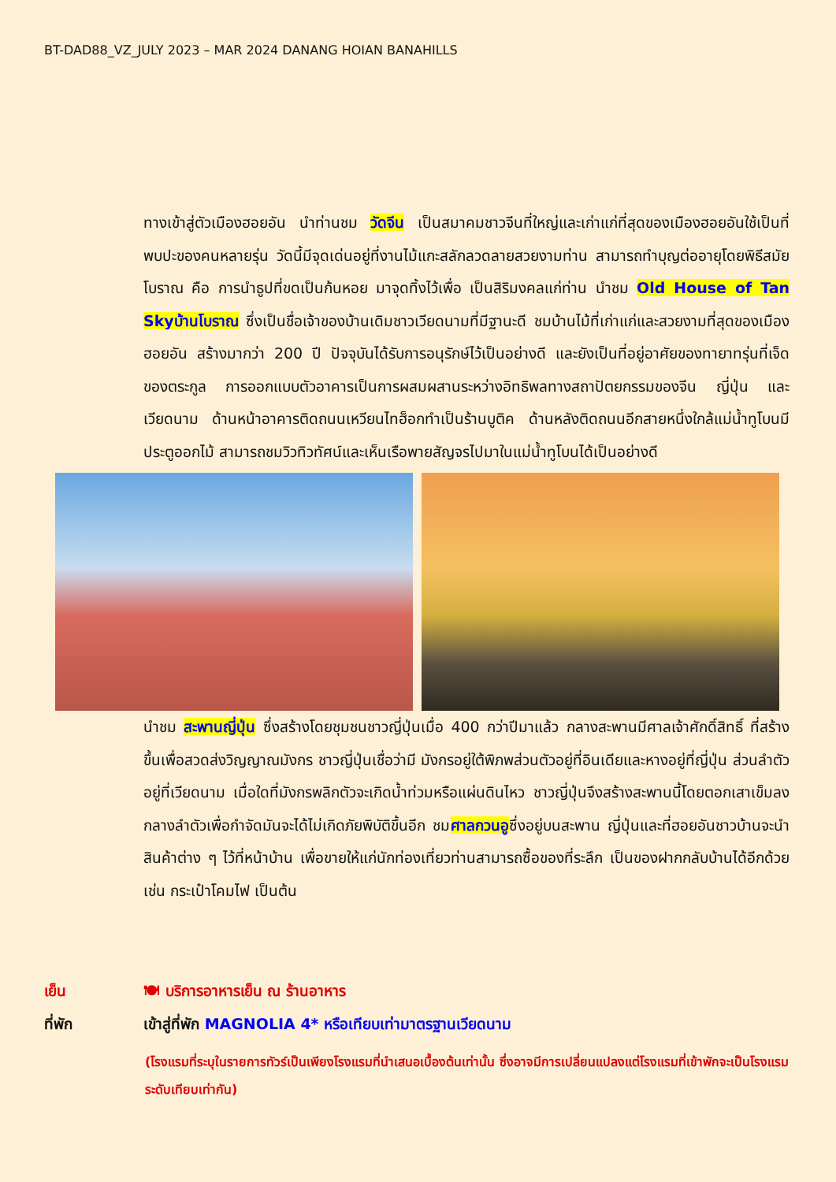BT-DAD88_VZ_JULY 2023 – MAR 2024 DANANG HOIAN BANAHILLS
ทางเข้าสู่ตัวเมืองฮอยอัน นำท่านชม วัดจีน เป็นสมาคมชาวจีนที่ใหญ่และเก่าแก่ที่สุดของเมืองฮอยอันใช้เป็นที่พบปะของคนหลายรุ่น วัดนี้มีจุดเด่นอยู่ที่งานไม้แกะสลักลวดลายสวยงามท่าน สามารถทำบุญต่ออายุโดยพิธีสมัยโบราณ คือ การนำธูปที่ขดเป็นก้นหอย มาจุดทิ้งไว้เพื่อ เป็นสิริมงคลแก่ท่าน นำชม Old House of Tan Skyบ้านโบราณ ซึ่งเป็นชื่อเจ้าของบ้านเดิมชาวเวียดนามที่มีฐานะดี ชมบ้านไม้ที่เก่าแก่และสวยงามที่สุดของเมืองฮอยอัน สร้างมากว่า 200 ปี ปัจจุบันได้รับการอนุรักษ์ไว้เป็นอย่างดี และยังเป็นที่อยู่อาศัยของทายาทรุ่นที่เจ็ดของตระกูล การออกแบบตัวอาคารเป็นการผสมผสานระหว่างอิทธิพลทางสถาปัตยกรรมของจีน ญี่ปุ่น และเวียดนาม ด้านหน้าอาคารติดถนนเหวียนไทฮ็อกทำเป็นร้านบูติค ด้านหลังติดถนนอีกสายหนึ่งใกล้แม่น้ำทูโบนมีประตูออกไม้ สามารถชมวิวทิวทัศน์และเห็นเรือพายสัญจรไปมาในแม่น้ำทูโบนได้เป็นอย่างดี
นำชม สะพานญี่ปุ่น ซึ่งสร้างโดยชุมชนชาวญี่ปุ่นเมื่อ 400 กว่าปีมาแล้ว กลางสะพานมีศาลเจ้าศักดิ์สิทธิ์ ที่สร้างขึ้นเพื่อสวดส่งวิญญาณมังกร ชาวญี่ปุ่นเชื่อว่ามี มังกรอยู่ใต้พิภพส่วนตัวอยู่ที่อินเดียและหางอยู่ที่ญี่ปุ่น ส่วนลำตัวอยู่ที่เวียดนาม เมื่อใดที่มังกรพลิกตัวจะเกิดน้ำท่วมหรือแผ่นดินไหว ชาวญี่ปุ่นจึงสร้างสะพานนี้โดยตอกเสาเข็มลงกลางลำตัวเพื่อกำจัดมันจะได้ไม่เกิดภัยพิบัติขึ้นอีก ชมศาลกวนอูซึ่งอยู่บนสะพาน ญี่ปุ่นและที่ฮอยอันชาวบ้านจะนำสินค้าต่าง ๆ ไว้ที่หน้าบ้าน เพื่อขายให้แก่นักท่องเที่ยวท่านสามารถซื้อของที่ระลึก เป็นของฝากกลับบ้านได้อีกด้วย เช่น กระเป๋าโคมไฟ เป็นต้น
เย็น 🍽 บริการอาหารเย็น ณ ร้านอาหาร
ที่พัก เข้าสู่ที่พัก MAGNOLIA 4* หรือเทียบเท่ามาตรฐานเวียดนาม
(โรงแรมที่ระบุในรายการทัวร์เป็นเพียงโรงแรมที่นำเสนอเบื้องต้นเท่านั้น ซึ่งอาจมีการเปลี่ยนแปลงแต่โรงแรมที่เข้าพักจะเป็นโรงแรมระดับเทียบเท่ากัน)